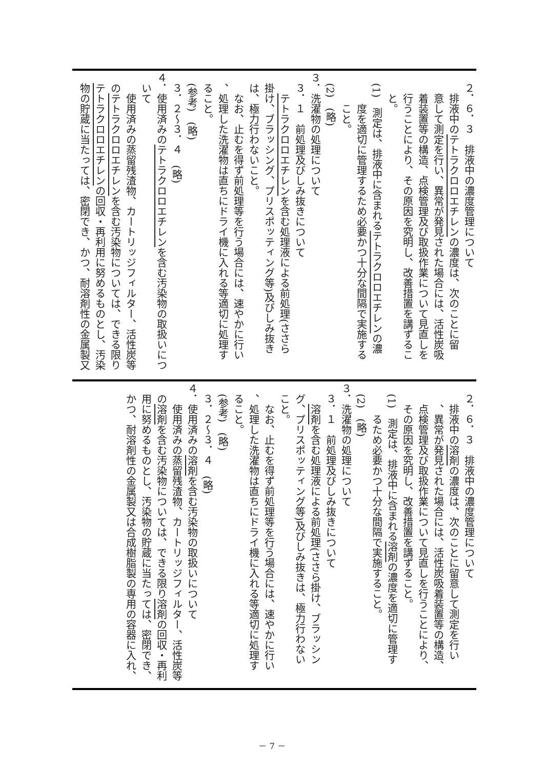２．６．３　排液中の濃度管理について
　　排液中のテトラクロロエチレンの濃度は、次のことに留
　　意して測定を行い、異常が発見された場合には、活性炭吸
　　着装置等の構造、点検管理及び取扱作業について見直しを
　　行うことにより、その原因を究明し、改善措置を講ずるこ
　　と。
　(1)　測定は、排液中に含まれるテトラクロロエチレンの濃
　　　度を適切に管理するため必要かつ十分な間隔で実施する
　　　こと。
　(2)　(略)
３．洗濯物の処理について
　３．１　前処理及びしみ抜きについて
　　テトラクロロエチレンを含む処理液による前処理(ささら
　掛け、ブラッシング、プリスポッティング等)及びしみ抜き
　は、極力行わないこと。
　　なお、止むを得ず前処理等を行う場合には、速やかに行い
　、処理した洗濯物は直ちにドライ機に入れる等適切に処理す
　ること。
　(参考)　(略)
　３．２～３．４　(略)
４．使用済みのテトラクロロエチレンを含む汚染物の取扱いにつ
　いて
　　使用済みの蒸留残渣物、カートリッジフィルター、活性炭等
　のテトラクロロエチレンを含む汚染物については、できる限り
　テトラクロロエチレンの回収・再利用に努めるものとし、汚染
　物の貯蔵に当たっては、密閉でき、かつ、耐溶剤性の金属製又
　２．６．３　排液中の濃度管理について
　　排液中の溶剤の濃度は、次のことに留意して測定を行い
　　、異常が発見された場合には、活性炭吸着装置等の構造、
　　点検管理及び取扱作業について見直しを行うことにより、
　　その原因を究明し、改善措置を講ずること。
　(1)　測定は、排液中に含まれる溶剤の濃度を適切に管理す
　　　るため必要かつ十分な間隔で実施すること。
　(2)　(略)
３．洗濯物の処理について
　３．１　前処理及びしみ抜きについて
　　溶剤を含む処理液による前処理(ささら掛け、ブラッシン
　グ、プリスポッティング等)及びしみ抜きは、極力行わない
　こと。
　　なお、止むを得ず前処理等を行う場合には、速やかに行い
　、処理した洗濯物は直ちにドライ機に入れる等適切に処理す
　ること。
　(参考)　(略)
　３．２～３．４　(略)
４．使用済みの溶剤を含む汚染物の取扱いについて
　　使用済みの蒸留残渣物、カートリッジフィルター、活性炭等
　の溶剤を含む汚染物については、できる限り溶剤の回収・再利
　用に努めるものとし、汚染物の貯蔵に当たっては、密閉でき、
　かつ、耐溶剤性の金属製又は合成樹脂製の専用の容器に入れ、
－ 7 －